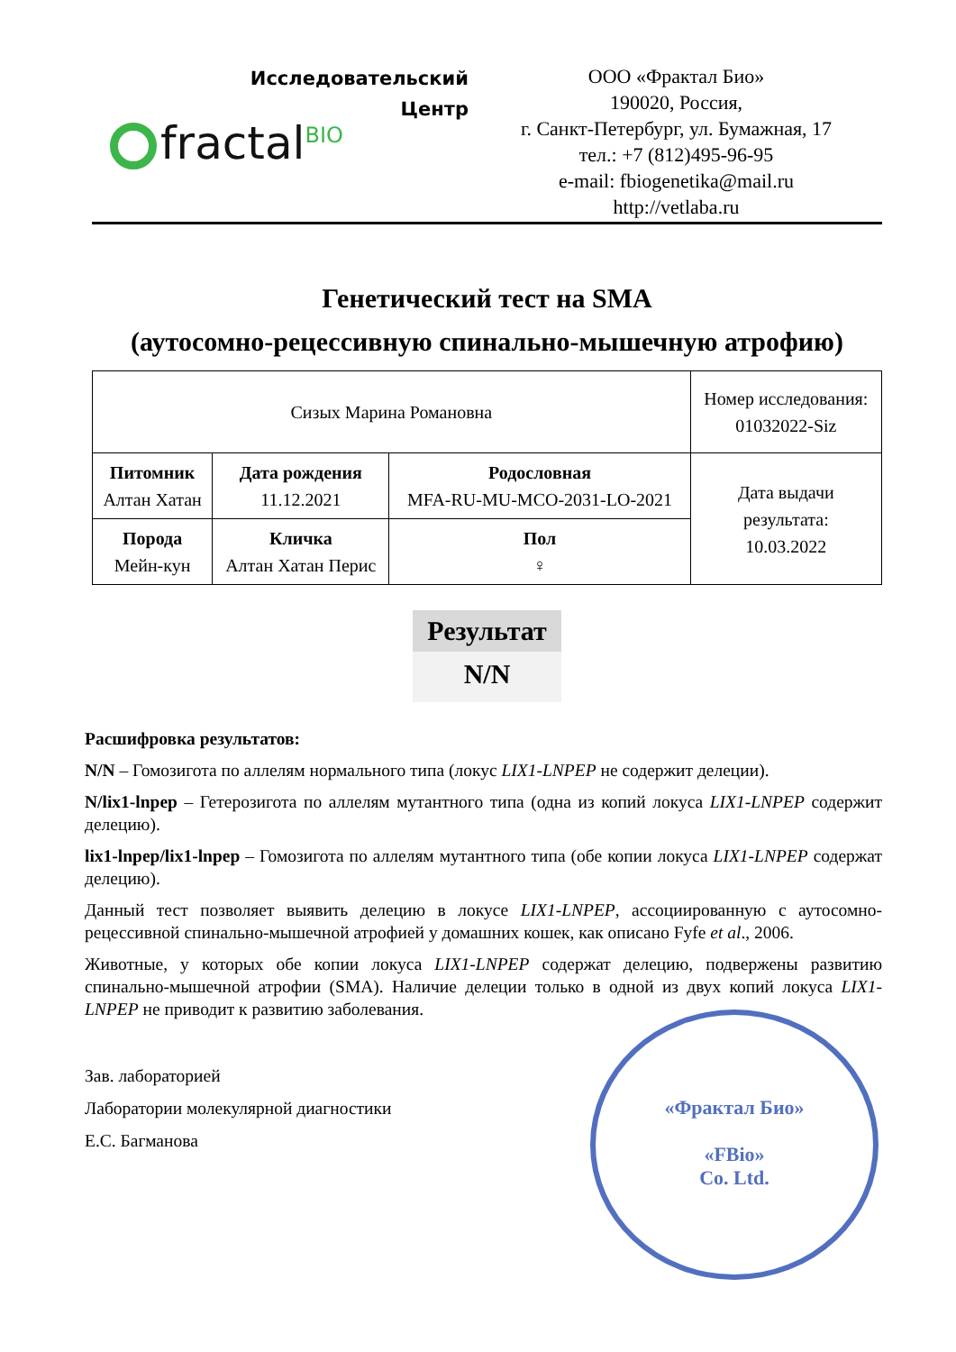Исследовательский
Центр
fractal<sup>BIO</sup>
ООО «Фрактал Био»
190020, Россия,
г. Санкт-Петербург, ул. Бумажная, 17
тел.: +7 (812)495-96-95
e-mail: fbiogenetika@mail.ru
http://vetlaba.ru
Генетический тест на SMA
(аутосомно-рецессивную спинально-мышечную атрофию)
| Сизых Марина Романовна | | | Номер исследования: 01032022-Siz |
| Питомник Алтан Хатан | Дата рождения 11.12.2021 | Родословная MFA-RU-MU-MCO-2031-LO-2021 | Дата выдачи результата: 10.03.2022 |
| Порода Мейн-кун | Кличка Алтан Хатан Перис | Пол ♀ | |
Результат
N/N
Расшифровка результатов:
N/N – Гомозигота по аллелям нормального типа (локус LIX1-LNPEP не содержит делеции).
N/lix1-lnpep – Гетерозигота по аллелям мутантного типа (одна из копий локуса LIX1-LNPEP содержит делецию).
lix1-lnpep/lix1-lnpep – Гомозигота по аллелям мутантного типа (обе копии локуса LIX1-LNPEP содержат делецию).
Данный тест позволяет выявить делецию в локусе LIX1-LNPEP, ассоциированную с аутосомно-рецессивной спинально-мышечной атрофией у домашних кошек, как описано Fyfe et al., 2006.
Животные, у которых обе копии локуса LIX1-LNPEP содержат делецию, подвержены развитию спинально-мышечной атрофии (SMA). Наличие делеции только в одной из двух копий локуса LIX1-LNPEP не приводит к развитию заболевания.
Зав. лабораторией
Лаборатории молекулярной диагностики
Е.С. Багманова
«Фрактал Био»
«FBio»
Co. Ltd.